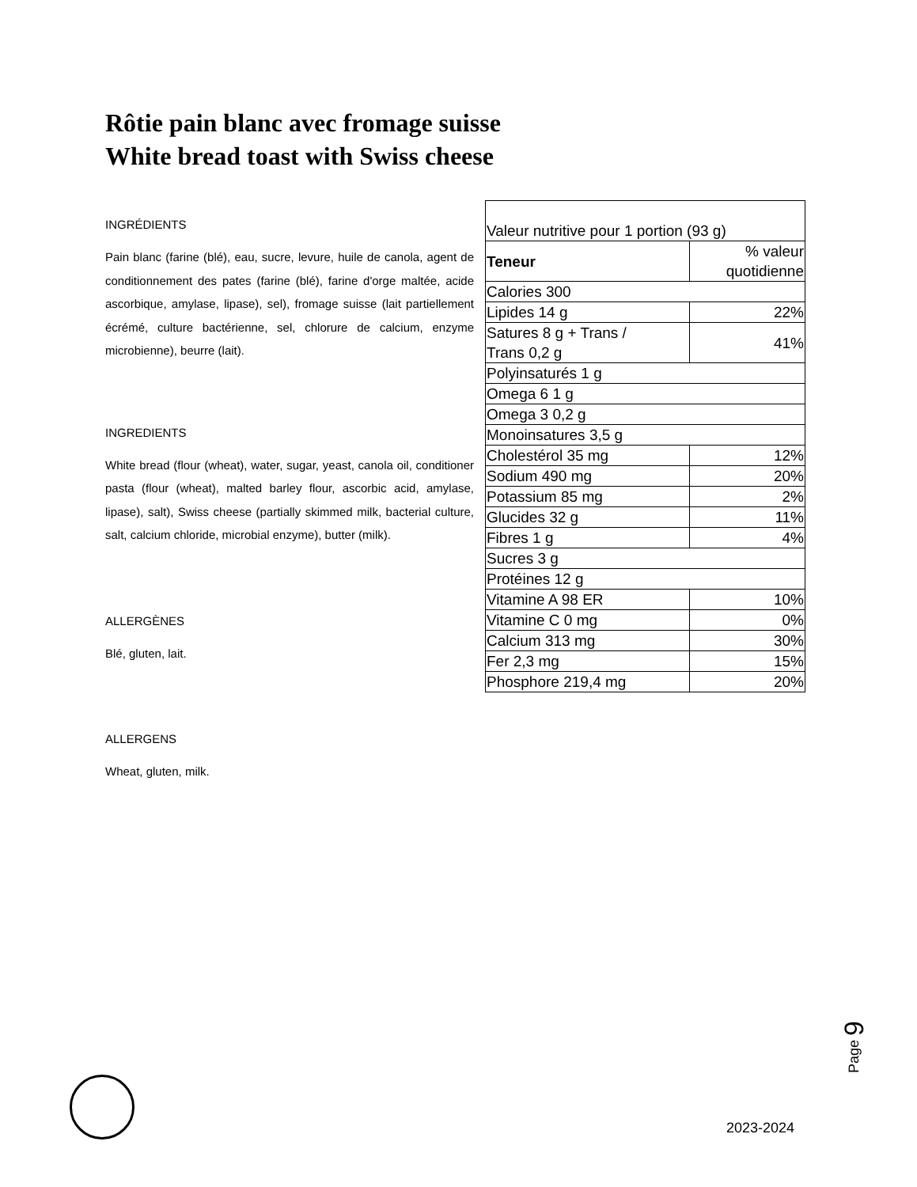Rôtie pain blanc avec fromage suisse
White bread toast with Swiss cheese
INGRÉDIENTS
Pain blanc (farine (blé), eau, sucre, levure, huile de canola, agent de conditionnement des pates (farine (blé), farine d'orge maltée, acide ascorbique, amylase, lipase), sel), fromage suisse (lait partiellement écrémé, culture bactérienne, sel, chlorure de calcium, enzyme microbienne), beurre (lait).
INGREDIENTS
White bread (flour (wheat), water, sugar, yeast, canola oil, conditioner pasta (flour (wheat), malted barley flour, ascorbic acid, amylase, lipase), salt), Swiss cheese (partially skimmed milk, bacterial culture, salt, calcium chloride, microbial enzyme), butter (milk).
ALLERGÈNES
Blé, gluten, lait.
ALLERGENS
Wheat, gluten, milk.
| Valeur nutritive pour 1 portion (93 g) | |
| Teneur | % valeur quotidienne |
| Calories 300 | |
| Lipides 14 g | 22% |
| Satures 8 g + Trans / Trans 0,2 g | 41% |
| Polyinsaturés 1 g | |
| Omega 6 1 g | |
| Omega 3 0,2 g | |
| Monoinsatures 3,5 g | |
| Cholestérol 35 mg | 12% |
| Sodium 490 mg | 20% |
| Potassium 85 mg | 2% |
| Glucides 32 g | 11% |
| Fibres 1 g | 4% |
| Sucres 3 g | |
| Protéines 12 g | |
| Vitamine A 98 ER | 10% |
| Vitamine C 0 mg | 0% |
| Calcium 313 mg | 30% |
| Fer 2,3 mg | 15% |
| Phosphore 219,4 mg | 20% |
Page 9
2023-2024